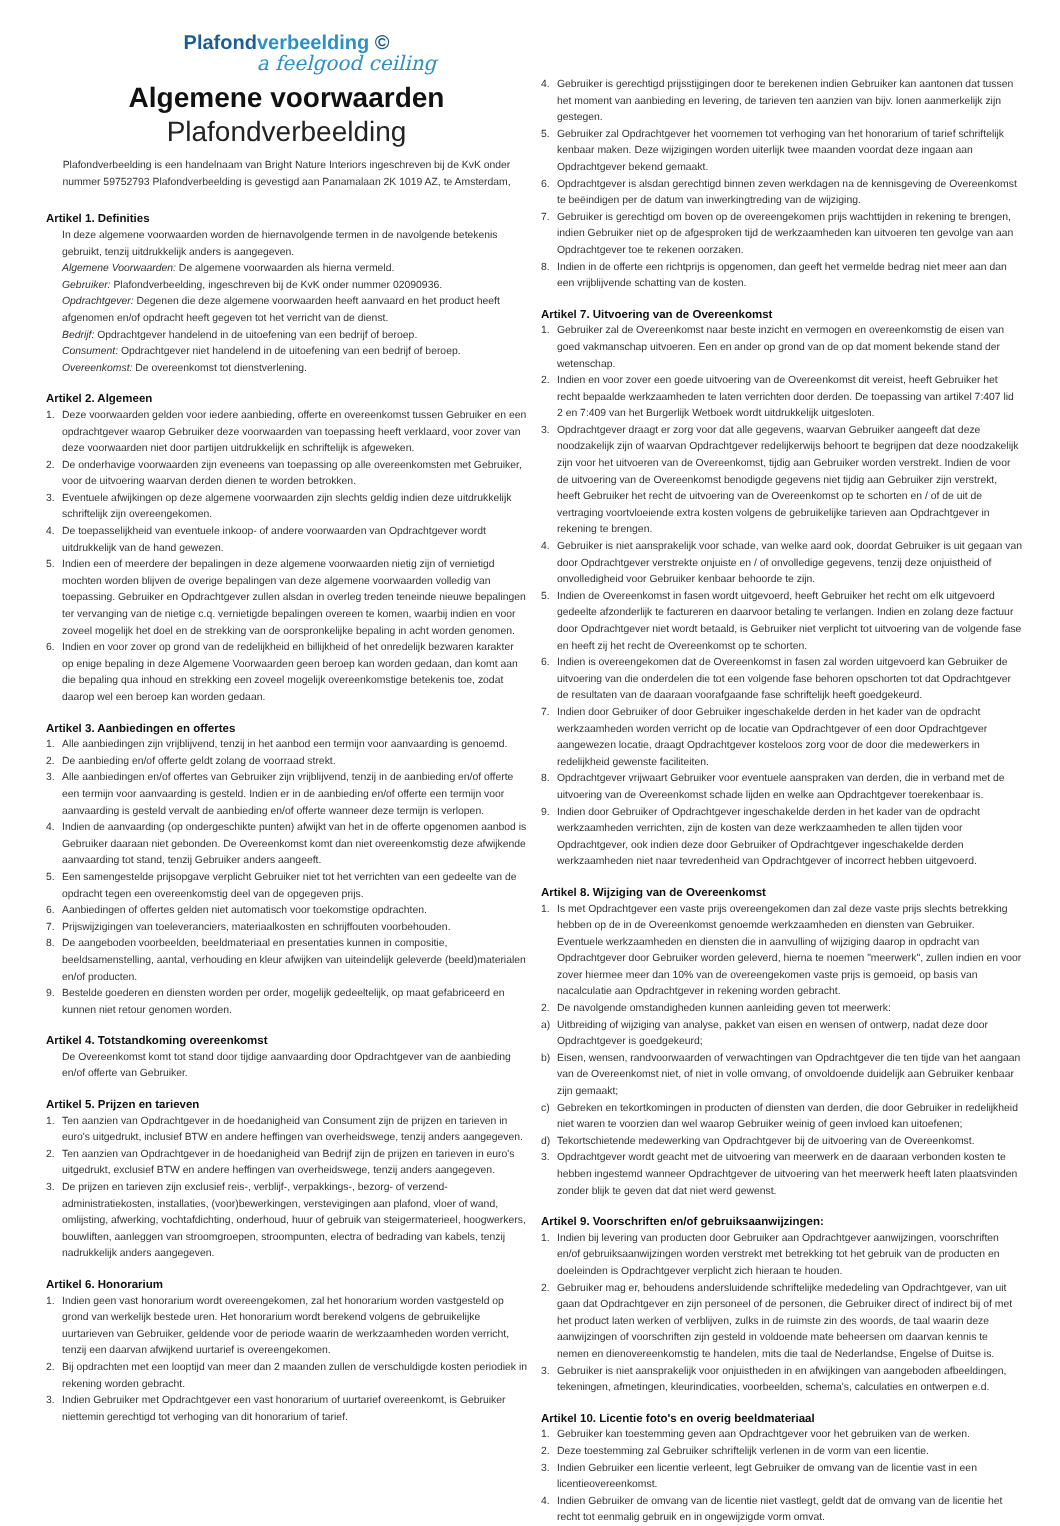Plafondverbeelding ©
a feelgood ceiling
Algemene voorwaarden
Plafondverbeelding
Plafondverbeelding is een handelnaam van Bright Nature Interiors ingeschreven bij de KvK onder nummer 59752793 Plafondverbeelding is gevestigd aan Panamalaan 2K 1019 AZ, te Amsterdam,
Artikel 1. Definities
In deze algemene voorwaarden worden de hiernavolgende termen in de navolgende betekenis gebruikt, tenzij uitdrukkelijk anders is aangegeven.
Algemene Voorwaarden: De algemene voorwaarden als hierna vermeld.
Gebruiker: Plafondverbeelding, ingeschreven bij de KvK onder nummer 02090936.
Opdrachtgever: Degenen die deze algemene voorwaarden heeft aanvaard en het product heeft afgenomen en/of opdracht heeft gegeven tot het verricht van de dienst.
Bedrijf: Opdrachtgever handelend in de uitoefening van een bedrijf of beroep.
Consument: Opdrachtgever niet handelend in de uitoefening van een bedrijf of beroep.
Overeenkomst: De overeenkomst tot dienstverlening.
Artikel 2. Algemeen
1. Deze voorwaarden gelden voor iedere aanbieding, offerte en overeenkomst tussen Gebruiker en een opdrachtgever waarop Gebruiker deze voorwaarden van toepassing heeft verklaard, voor zover van deze voorwaarden niet door partijen uitdrukkelijk en schriftelijk is afgeweken.
2. De onderhavige voorwaarden zijn eveneens van toepassing op alle overeenkomsten met Gebruiker, voor de uitvoering waarvan derden dienen te worden betrokken.
3. Eventuele afwijkingen op deze algemene voorwaarden zijn slechts geldig indien deze uitdrukkelijk schriftelijk zijn overeengekomen.
4. De toepasselijkheid van eventuele inkoop- of andere voorwaarden van Opdrachtgever wordt uitdrukkelijk van de hand gewezen.
5. Indien een of meerdere der bepalingen in deze algemene voorwaarden nietig zijn of vernietigd mochten worden blijven de overige bepalingen van deze algemene voorwaarden volledig van toepassing. Gebruiker en Opdrachtgever zullen alsdan in overleg treden teneinde nieuwe bepalingen ter vervanging van de nietige c.q. vernietigde bepalingen overeen te komen, waarbij indien en voor zoveel mogelijk het doel en de strekking van de oorspronkelijke bepaling in acht worden genomen.
6. Indien en voor zover op grond van de redelijkheid en billijkheid of het onredelijk bezwaren karakter op enige bepaling in deze Algemene Voorwaarden geen beroep kan worden gedaan, dan komt aan die bepaling qua inhoud en strekking een zoveel mogelijk overeenkomstige betekenis toe, zodat daarop wel een beroep kan worden gedaan.
Artikel 3. Aanbiedingen en offertes
1. Alle aanbiedingen zijn vrijblijvend, tenzij in het aanbod een termijn voor aanvaarding is genoemd.
2. De aanbieding en/of offerte geldt zolang de voorraad strekt.
3. Alle aanbiedingen en/of offertes van Gebruiker zijn vrijblijvend, tenzij in de aanbieding en/of offerte een termijn voor aanvaarding is gesteld. Indien er in de aanbieding en/of offerte een termijn voor aanvaarding is gesteld vervalt de aanbieding en/of offerte wanneer deze termijn is verlopen.
4. Indien de aanvaarding (op ondergeschikte punten) afwijkt van het in de offerte opgenomen aanbod is Gebruiker daaraan niet gebonden. De Overeenkomst komt dan niet overeenkomstig deze afwijkende aanvaarding tot stand, tenzij Gebruiker anders aangeeft.
5. Een samengestelde prijsopgave verplicht Gebruiker niet tot het verrichten van een gedeelte van de opdracht tegen een overeenkomstig deel van de opgegeven prijs.
6. Aanbiedingen of offertes gelden niet automatisch voor toekomstige opdrachten.
7. Prijswijzigingen van toeleveranciers, materiaalkosten en schrijffouten voorbehouden.
8. De aangeboden voorbeelden, beeldmateriaal en presentaties kunnen in compositie, beeldsamenstelling, aantal, verhouding en kleur afwijken van uiteindelijk geleverde (beeld)materialen en/of producten.
9. Bestelde goederen en diensten worden per order, mogelijk gedeeltelijk, op maat gefabriceerd en kunnen niet retour genomen worden.
Artikel 4. Totstandkoming overeenkomst
De Overeenkomst komt tot stand door tijdige aanvaarding door Opdrachtgever van de aanbieding en/of offerte van Gebruiker.
Artikel 5. Prijzen en tarieven
1. Ten aanzien van Opdrachtgever in de hoedanigheid van Consument zijn de prijzen en tarieven in euro's uitgedrukt, inclusief BTW en andere heffingen van overheidswege, tenzij anders aangegeven.
2. Ten aanzien van Opdrachtgever in de hoedanigheid van Bedrijf zijn de prijzen en tarieven in euro's uitgedrukt, exclusief BTW en andere heffingen van overheidswege, tenzij anders aangegeven.
3. De prijzen en tarieven zijn exclusief reis-, verblijf-, verpakkings-, bezorg- of verzend- administratiekosten, installaties, (voor)bewerkingen, verstevigingen aan plafond, vloer of wand, omlijsting, afwerking, vochtafdichting, onderhoud, huur of gebruik van steigermaterieel, hoogwerkers, bouwliften, aanleggen van stroomgroepen, stroompunten, electra of bedrading van kabels, tenzij nadrukkelijk anders aangegeven.
Artikel 6. Honorarium
1. Indien geen vast honorarium wordt overeengekomen, zal het honorarium worden vastgesteld op grond van werkelijk bestede uren. Het honorarium wordt berekend volgens de gebruikelijke uurtarieven van Gebruiker, geldende voor de periode waarin de werkzaamheden worden verricht, tenzij een daarvan afwijkend uurtarief is overeengekomen.
2. Bij opdrachten met een looptijd van meer dan 2 maanden zullen de verschuldigde kosten periodiek in rekening worden gebracht.
3. Indien Gebruiker met Opdrachtgever een vast honorarium of uurtarief overeenkomt, is Gebruiker niettemin gerechtigd tot verhoging van dit honorarium of tarief.
4. Gebruiker is gerechtigd prijsstijgingen door te berekenen indien Gebruiker kan aantonen dat tussen het moment van aanbieding en levering, de tarieven ten aanzien van bijv. lonen aanmerkelijk zijn gestegen.
5. Gebruiker zal Opdrachtgever het voornemen tot verhoging van het honorarium of tarief schriftelijk kenbaar maken. Deze wijzigingen worden uiterlijk twee maanden voordat deze ingaan aan Opdrachtgever bekend gemaakt.
6. Opdrachtgever is alsdan gerechtigd binnen zeven werkdagen na de kennisgeving de Overeenkomst te beëindigen per de datum van inwerkingtreding van de wijziging.
7. Gebruiker is gerechtigd om boven op de overeengekomen prijs wachttijden in rekening te brengen, indien Gebruiker niet op de afgesproken tijd de werkzaamheden kan uitvoeren ten gevolge van aan Opdrachtgever toe te rekenen oorzaken.
8. Indien in de offerte een richtprijs is opgenomen, dan geeft het vermelde bedrag niet meer aan dan een vrijblijvende schatting van de kosten.
Artikel 7. Uitvoering van de Overeenkomst
1. Gebruiker zal de Overeenkomst naar beste inzicht en vermogen en overeenkomstig de eisen van goed vakmanschap uitvoeren. Een en ander op grond van de op dat moment bekende stand der wetenschap.
2. Indien en voor zover een goede uitvoering van de Overeenkomst dit vereist, heeft Gebruiker het recht bepaalde werkzaamheden te laten verrichten door derden. De toepassing van artikel 7:407 lid 2 en 7:409 van het Burgerlijk Wetboek wordt uitdrukkelijk uitgesloten.
3. Opdrachtgever draagt er zorg voor dat alle gegevens, waarvan Gebruiker aangeeft dat deze noodzakelijk zijn of waarvan Opdrachtgever redelijkerwijs behoort te begrijpen dat deze noodzakelijk zijn voor het uitvoeren van de Overeenkomst, tijdig aan Gebruiker worden verstrekt. Indien de voor de uitvoering van de Overeenkomst benodigde gegevens niet tijdig aan Gebruiker zijn verstrekt, heeft Gebruiker het recht de uitvoering van de Overeenkomst op te schorten en / of de uit de vertraging voortvloeiende extra kosten volgens de gebruikelijke tarieven aan Opdrachtgever in rekening te brengen.
4. Gebruiker is niet aansprakelijk voor schade, van welke aard ook, doordat Gebruiker is uit gegaan van door Opdrachtgever verstrekte onjuiste en / of onvolledige gegevens, tenzij deze onjuistheid of onvolledigheid voor Gebruiker kenbaar behoorde te zijn.
5. Indien de Overeenkomst in fasen wordt uitgevoerd, heeft Gebruiker het recht om elk uitgevoerd gedeelte afzonderlijk te factureren en daarvoor betaling te verlangen. Indien en zolang deze factuur door Opdrachtgever niet wordt betaald, is Gebruiker niet verplicht tot uitvoering van de volgende fase en heeft zij het recht de Overeenkomst op te schorten.
6. Indien is overeengekomen dat de Overeenkomst in fasen zal worden uitgevoerd kan Gebruiker de uitvoering van die onderdelen die tot een volgende fase behoren opschorten tot dat Opdrachtgever de resultaten van de daaraan voorafgaande fase schriftelijk heeft goedgekeurd.
7. Indien door Gebruiker of door Gebruiker ingeschakelde derden in het kader van de opdracht werkzaamheden worden verricht op de locatie van Opdrachtgever of een door Opdrachtgever aangewezen locatie, draagt Opdrachtgever kosteloos zorg voor de door die medewerkers in redelijkheid gewenste faciliteiten.
8. Opdrachtgever vrijwaart Gebruiker voor eventuele aanspraken van derden, die in verband met de uitvoering van de Overeenkomst schade lijden en welke aan Opdrachtgever toerekenbaar is.
9. Indien door Gebruiker of Opdrachtgever ingeschakelde derden in het kader van de opdracht werkzaamheden verrichten, zijn de kosten van deze werkzaamheden te allen tijden voor Opdrachtgever, ook indien deze door Gebruiker of Opdrachtgever ingeschakelde derden werkzaamheden niet naar tevredenheid van Opdrachtgever of incorrect hebben uitgevoerd.
Artikel 8. Wijziging van de Overeenkomst
1. Is met Opdrachtgever een vaste prijs overeengekomen dan zal deze vaste prijs slechts betrekking hebben op de in de Overeenkomst genoemde werkzaamheden en diensten van Gebruiker. Eventuele werkzaamheden en diensten die in aanvulling of wijziging daarop in opdracht van Opdrachtgever door Gebruiker worden geleverd, hierna te noemen "meerwerk", zullen indien en voor zover hiermee meer dan 10% van de overeengekomen vaste prijs is gemoeid, op basis van nacalculatie aan Opdrachtgever in rekening worden gebracht.
2. De navolgende omstandigheden kunnen aanleiding geven tot meerwerk:
a) Uitbreiding of wijziging van analyse, pakket van eisen en wensen of ontwerp, nadat deze door Opdrachtgever is goedgekeurd;
b) Eisen, wensen, randvoorwaarden of verwachtingen van Opdrachtgever die ten tijde van het aangaan van de Overeenkomst niet, of niet in volle omvang, of onvoldoende duidelijk aan Gebruiker kenbaar zijn gemaakt;
c) Gebreken en tekortkomingen in producten of diensten van derden, die door Gebruiker in redelijkheid niet waren te voorzien dan wel waarop Gebruiker weinig of geen invloed kan uitoefenen;
d) Tekortschietende medewerking van Opdrachtgever bij de uitvoering van de Overeenkomst.
3. Opdrachtgever wordt geacht met de uitvoering van meerwerk en de daaraan verbonden kosten te hebben ingestemd wanneer Opdrachtgever de uitvoering van het meerwerk heeft laten plaatsvinden zonder blijk te geven dat dat niet werd gewenst.
Artikel 9. Voorschriften en/of gebruiksaanwijzingen:
1. Indien bij levering van producten door Gebruiker aan Opdrachtgever aanwijzingen, voorschriften en/of gebruiksaanwijzingen worden verstrekt met betrekking tot het gebruik van de producten en doeleinden is Opdrachtgever verplicht zich hieraan te houden.
2. Gebruiker mag er, behoudens andersluidende schriftelijke mededeling van Opdrachtgever, van uit gaan dat Opdrachtgever en zijn personeel of de personen, die Gebruiker direct of indirect bij of met het product laten werken of verblijven, zulks in de ruimste zin des woords, de taal waarin deze aanwijzingen of voorschriften zijn gesteld in voldoende mate beheersen om daarvan kennis te nemen en dienovereenkomstig te handelen, mits die taal de Nederlandse, Engelse of Duitse is.
3. Gebruiker is niet aansprakelijk voor onjuistheden in en afwijkingen van aangeboden afbeeldingen, tekeningen, afmetingen, kleurindicaties, voorbeelden, schema's, calculaties en ontwerpen e.d.
Artikel 10. Licentie foto's en overig beeldmateriaal
1. Gebruiker kan toestemming geven aan Opdrachtgever voor het gebruiken van de werken.
2. Deze toestemming zal Gebruiker schriftelijk verlenen in de vorm van een licentie.
3. Indien Gebruiker een licentie verleent, legt Gebruiker de omvang van de licentie vast in een licentieovereenkomst.
4. Indien Gebruiker de omvang van de licentie niet vastlegt, geldt dat de omvang van de licentie het recht tot eenmalig gebruik en in ongewijzigde vorm omvat.